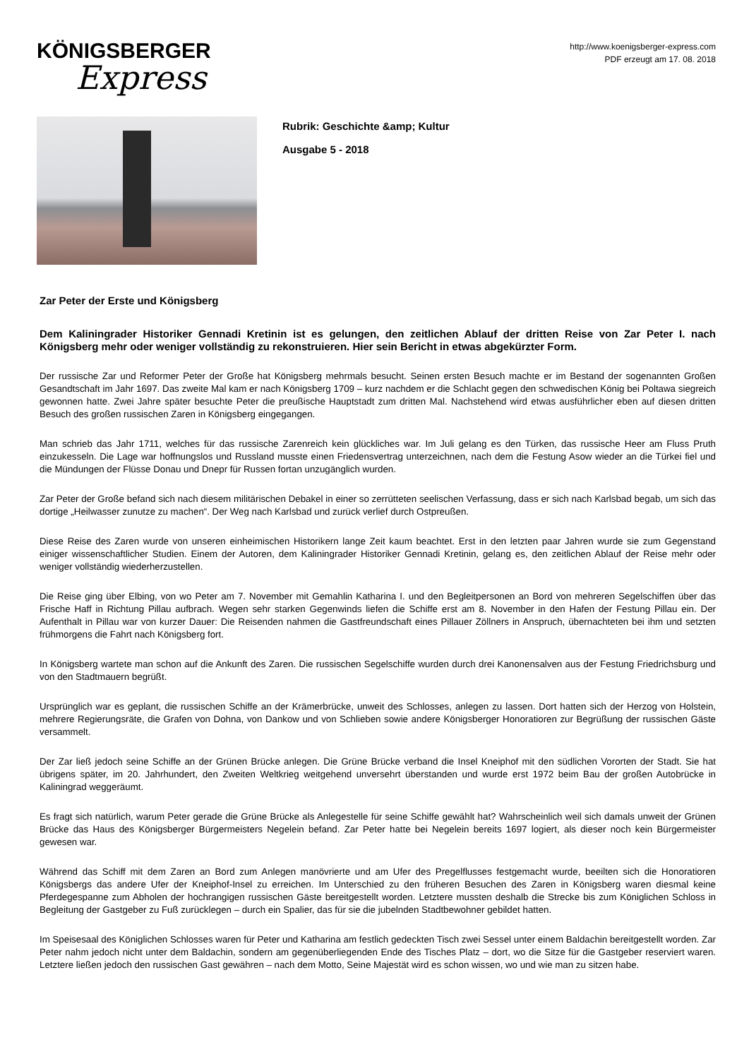KÖNIGSBERGER
Express
http://www.koenigsberger-express.com
PDF erzeugt am 17. 08. 2018
Rubrik: Geschichte &amp; Kultur
Ausgabe 5 - 2018
Zar Peter der Erste und Königsberg
Dem Kaliningrader Historiker Gennadi Kretinin ist es gelungen, den zeitlichen Ablauf der dritten Reise von Zar Peter I. nach Königsberg mehr oder weniger vollständig zu rekonstruieren. Hier sein Bericht in etwas abgekürzter Form.
Der russische Zar und Reformer Peter der Große hat Königsberg mehrmals besucht. Seinen ersten Besuch machte er im Bestand der sogenannten Großen Gesandtschaft im Jahr 1697. Das zweite Mal kam er nach Königsberg 1709 – kurz nachdem er die Schlacht gegen den schwedischen König bei Poltawa siegreich gewonnen hatte. Zwei Jahre später besuchte Peter die preußische Hauptstadt zum dritten Mal. Nachstehend wird etwas ausführlicher eben auf diesen dritten Besuch des großen russischen Zaren in Königsberg eingegangen.
Man schrieb das Jahr 1711, welches für das russische Zarenreich kein glückliches war. Im Juli gelang es den Türken, das russische Heer am Fluss Pruth einzukesseln. Die Lage war hoffnungslos und Russland musste einen Friedensvertrag unterzeichnen, nach dem die Festung Asow wieder an die Türkei fiel und die Mündungen der Flüsse Donau und Dnepr für Russen fortan unzugänglich wurden.
Zar Peter der Große befand sich nach diesem militärischen Debakel in einer so zerrütteten seelischen Verfassung, dass er sich nach Karlsbad begab, um sich das dortige „Heilwasser zunutze zu machen“. Der Weg nach Karlsbad und zurück verlief durch Ostpreußen.
Diese Reise des Zaren wurde von unseren einheimischen Historikern lange Zeit kaum beachtet. Erst in den letzten paar Jahren wurde sie zum Gegenstand einiger wissenschaftlicher Studien. Einem der Autoren, dem Kaliningrader Historiker Gennadi Kretinin, gelang es, den zeitlichen Ablauf der Reise mehr oder weniger vollständig wiederherzustellen.
Die Reise ging über Elbing, von wo Peter am 7. November mit Gemahlin Katharina I. und den Begleitpersonen an Bord von mehreren Segelschiffen über das Frische Haff in Richtung Pillau aufbrach. Wegen sehr starken Gegenwinds liefen die Schiffe erst am 8. November in den Hafen der Festung Pillau ein. Der Aufenthalt in Pillau war von kurzer Dauer: Die Reisenden nahmen die Gastfreundschaft eines Pillauer Zöllners in Anspruch, übernachteten bei ihm und setzten frühmorgens die Fahrt nach Königsberg fort.
In Königsberg wartete man schon auf die Ankunft des Zaren. Die russischen Segelschiffe wurden durch drei Kanonensalven aus der Festung Friedrichsburg und von den Stadtmauern begrüßt.
Ursprünglich war es geplant, die russischen Schiffe an der Krämerbrücke, unweit des Schlosses, anlegen zu lassen. Dort hatten sich der Herzog von Holstein, mehrere Regierungsräte, die Grafen von Dohna, von Dankow und von Schlieben sowie andere Königsberger Honoratioren zur Begrüßung der russischen Gäste versammelt.
Der Zar ließ jedoch seine Schiffe an der Grünen Brücke anlegen. Die Grüne Brücke verband die Insel Kneiphof mit den südlichen Vororten der Stadt. Sie hat übrigens später, im 20. Jahrhundert, den Zweiten Weltkrieg weitgehend unversehrt überstanden und wurde erst 1972 beim Bau der großen Autobrücke in Kaliningrad weggeräumt.
Es fragt sich natürlich, warum Peter gerade die Grüne Brücke als Anlegestelle für seine Schiffe gewählt hat? Wahrscheinlich weil sich damals unweit der Grünen Brücke das Haus des Königsberger Bürgermeisters Negelein befand. Zar Peter hatte bei Negelein bereits 1697 logiert, als dieser noch kein Bürgermeister gewesen war.
Während das Schiff mit dem Zaren an Bord zum Anlegen manövrierte und am Ufer des Pregelflusses festgemacht wurde, beeilten sich die Honoratioren Königsbergs das andere Ufer der Kneiphof-Insel zu erreichen. Im Unterschied zu den früheren Besuchen des Zaren in Königsberg waren diesmal keine Pferdegespanne zum Abholen der hochrangigen russischen Gäste bereitgestellt worden. Letztere mussten deshalb die Strecke bis zum Königlichen Schloss in Begleitung der Gastgeber zu Fuß zurücklegen – durch ein Spalier, das für sie die jubelnden Stadtbewohner gebildet hatten.
Im Speisesaal des Königlichen Schlosses waren für Peter und Katharina am festlich gedeckten Tisch zwei Sessel unter einem Baldachin bereitgestellt worden. Zar Peter nahm jedoch nicht unter dem Baldachin, sondern am gegenüberliegenden Ende des Tisches Platz – dort, wo die Sitze für die Gastgeber reserviert waren. Letztere ließen jedoch den russischen Gast gewähren – nach dem Motto, Seine Majestät wird es schon wissen, wo und wie man zu sitzen habe.